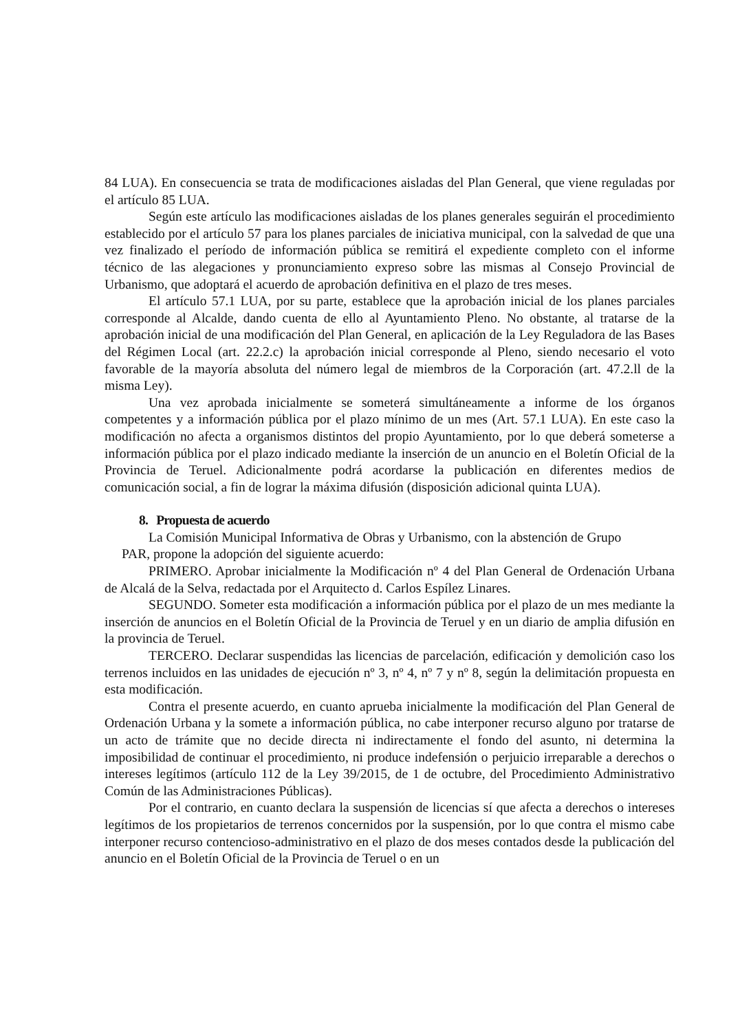84 LUA). En consecuencia se trata de modificaciones aisladas del Plan General, que viene reguladas por el artículo 85 LUA.
Según este artículo las modificaciones aisladas de los planes generales seguirán el procedimiento establecido por el artículo 57 para los planes parciales de iniciativa municipal, con la salvedad de que una vez finalizado el período de información pública se remitirá el expediente completo con el informe técnico de las alegaciones y pronunciamiento expreso sobre las mismas al Consejo Provincial de Urbanismo, que adoptará el acuerdo de aprobación definitiva en el plazo de tres meses.
El artículo 57.1 LUA, por su parte, establece que la aprobación inicial de los planes parciales corresponde al Alcalde, dando cuenta de ello al Ayuntamiento Pleno. No obstante, al tratarse de la aprobación inicial de una modificación del Plan General, en aplicación de la Ley Reguladora de las Bases del Régimen Local (art. 22.2.c) la aprobación inicial corresponde al Pleno, siendo necesario el voto favorable de la mayoría absoluta del número legal de miembros de la Corporación (art. 47.2.ll de la misma Ley).
Una vez aprobada inicialmente se someterá simultáneamente a informe de los órganos competentes y a información pública por el plazo mínimo de un mes (Art. 57.1 LUA). En este caso la modificación no afecta a organismos distintos del propio Ayuntamiento, por lo que deberá someterse a información pública por el plazo indicado mediante la inserción de un anuncio en el Boletín Oficial de la Provincia de Teruel. Adicionalmente podrá acordarse la publicación en diferentes medios de comunicación social, a fin de lograr la máxima difusión (disposición adicional quinta LUA).
8. Propuesta de acuerdo
La Comisión Municipal Informativa de Obras y Urbanismo, con la abstención de Grupo
PAR, propone la adopción del siguiente acuerdo:
PRIMERO. Aprobar inicialmente la Modificación nº 4 del Plan General de Ordenación Urbana de Alcalá de la Selva, redactada por el Arquitecto d. Carlos Espílez Linares.
SEGUNDO. Someter esta modificación a información pública por el plazo de un mes mediante la inserción de anuncios en el Boletín Oficial de la Provincia de Teruel y en un diario de amplia difusión en la provincia de Teruel.
TERCERO. Declarar suspendidas las licencias de parcelación, edificación y demolición caso los terrenos incluidos en las unidades de ejecución nº 3, nº 4, nº 7 y nº 8, según la delimitación propuesta en esta modificación.
Contra el presente acuerdo, en cuanto aprueba inicialmente la modificación del Plan General de Ordenación Urbana y la somete a información pública, no cabe interponer recurso alguno por tratarse de un acto de trámite que no decide directa ni indirectamente el fondo del asunto, ni determina la imposibilidad de continuar el procedimiento, ni produce indefensión o perjuicio irreparable a derechos o intereses legítimos (artículo 112 de la Ley 39/2015, de 1 de octubre, del Procedimiento Administrativo Común de las Administraciones Públicas).
Por el contrario, en cuanto declara la suspensión de licencias sí que afecta a derechos o intereses legítimos de los propietarios de terrenos concernidos por la suspensión, por lo que contra el mismo cabe interponer recurso contencioso-administrativo en el plazo de dos meses contados desde la publicación del anuncio en el Boletín Oficial de la Provincia de Teruel o en un